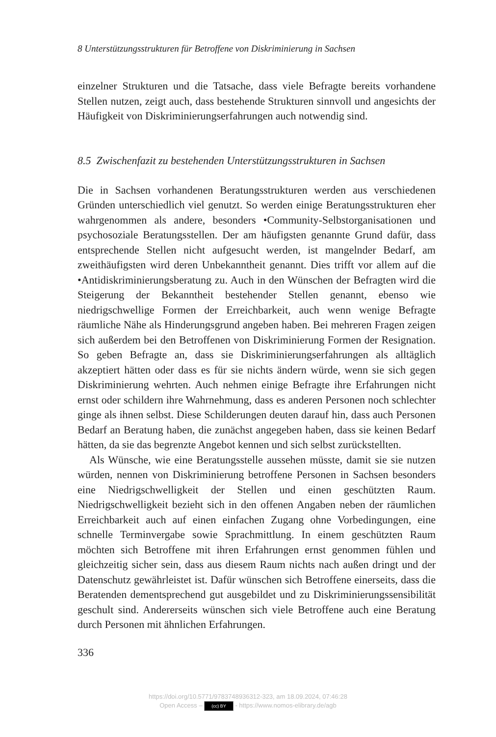8 Unterstützungsstrukturen für Betroffene von Diskriminierung in Sachsen
einzelner Strukturen und die Tatsache, dass viele Befragte bereits vorhandene Stellen nutzen, zeigt auch, dass bestehende Strukturen sinnvoll und angesichts der Häufigkeit von Diskriminierungserfahrungen auch notwendig sind.
8.5 Zwischenfazit zu bestehenden Unterstützungsstrukturen in Sachsen
Die in Sachsen vorhandenen Beratungsstrukturen werden aus verschiedenen Gründen unterschiedlich viel genutzt. So werden einige Beratungsstrukturen eher wahrgenommen als andere, besonders •Community-Selbstorganisationen und psychosoziale Beratungsstellen. Der am häufigsten genannte Grund dafür, dass entsprechende Stellen nicht aufgesucht werden, ist mangelnder Bedarf, am zweithäufigsten wird deren Unbekanntheit genannt. Dies trifft vor allem auf die •Antidiskriminierungsberatung zu. Auch in den Wünschen der Befragten wird die Steigerung der Bekanntheit bestehender Stellen genannt, ebenso wie niedrigschwellige Formen der Erreichbarkeit, auch wenn wenige Befragte räumliche Nähe als Hinderungsgrund angeben haben. Bei mehreren Fragen zeigen sich außerdem bei den Betroffenen von Diskriminierung Formen der Resignation. So geben Befragte an, dass sie Diskriminierungserfahrungen als alltäglich akzeptiert hätten oder dass es für sie nichts ändern würde, wenn sie sich gegen Diskriminierung wehrten. Auch nehmen einige Befragte ihre Erfahrungen nicht ernst oder schildern ihre Wahrnehmung, dass es anderen Personen noch schlechter ginge als ihnen selbst. Diese Schilderungen deuten darauf hin, dass auch Personen Bedarf an Beratung haben, die zunächst angegeben haben, dass sie keinen Bedarf hätten, da sie das begrenzte Angebot kennen und sich selbst zurückstellten.
Als Wünsche, wie eine Beratungsstelle aussehen müsste, damit sie sie nutzen würden, nennen von Diskriminierung betroffene Personen in Sachsen besonders eine Niedrigschwelligkeit der Stellen und einen geschützten Raum. Niedrigschwelligkeit bezieht sich in den offenen Angaben neben der räumlichen Erreichbarkeit auch auf einen einfachen Zugang ohne Vorbedingungen, eine schnelle Terminvergabe sowie Sprachmittlung. In einem geschützten Raum möchten sich Betroffene mit ihren Erfahrungen ernst genommen fühlen und gleichzeitig sicher sein, dass aus diesem Raum nichts nach außen dringt und der Datenschutz gewährleistet ist. Dafür wünschen sich Betroffene einerseits, dass die Beratenden dementsprechend gut ausgebildet und zu Diskriminierungssensibilität geschult sind. Andererseits wünschen sich viele Betroffene auch eine Beratung durch Personen mit ähnlichen Erfahrungen.
336
https://doi.org/10.5771/9783748936312-323, am 18.09.2024, 07:46:28
Open Access – (cc) BY - https://www.nomos-elibrary.de/agb